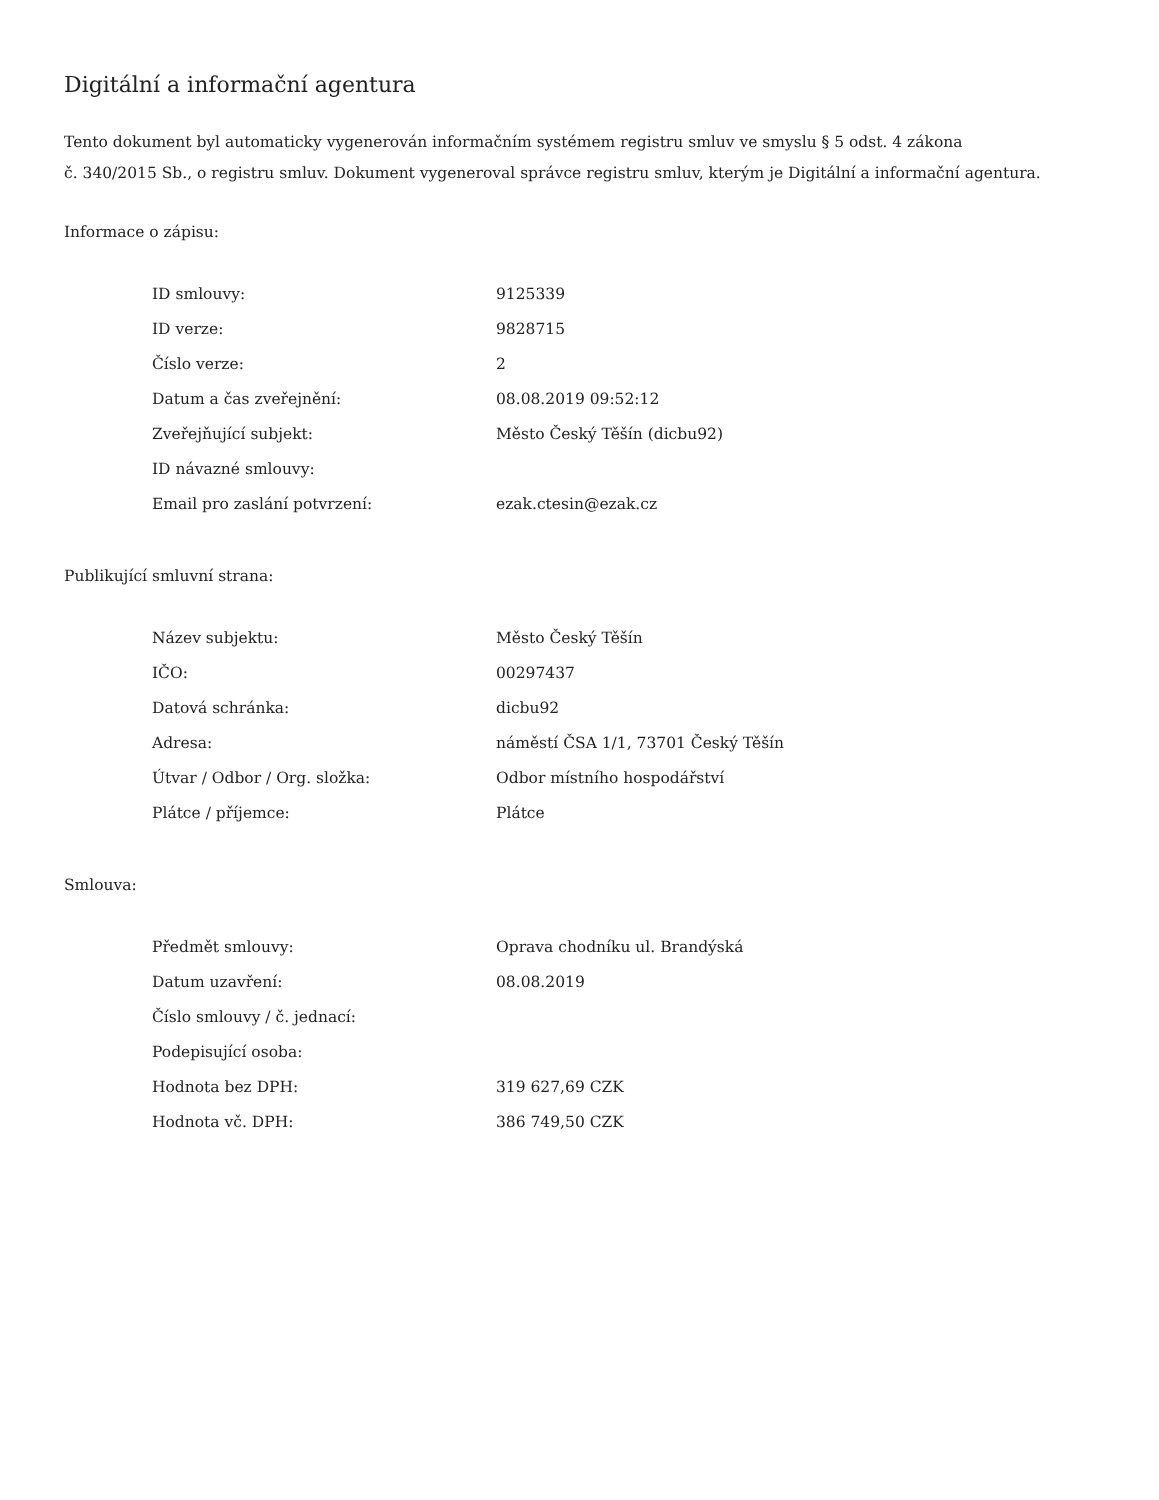Digitální a informační agentura
Tento dokument byl automaticky vygenerován informačním systémem registru smluv ve smyslu § 5 odst. 4 zákona
č. 340/2015 Sb., o registru smluv. Dokument vygeneroval správce registru smluv, kterým je Digitální a informační agentura.
Informace o zápisu:
| ID smlouvy: | 9125339 |
| ID verze: | 9828715 |
| Číslo verze: | 2 |
| Datum a čas zveřejnění: | 08.08.2019 09:52:12 |
| Zveřejňující subjekt: | Město Český Těšín (dicbu92) |
| ID návazné smlouvy: | |
| Email pro zaslání potvrzení: | ezak.ctesin@ezak.cz |
Publikující smluvní strana:
| Název subjektu: | Město Český Těšín |
| IČO: | 00297437 |
| Datová schránka: | dicbu92 |
| Adresa: | náměstí ČSA 1/1, 73701 Český Těšín |
| Útvar / Odbor / Org. složka: | Odbor místního hospodářství |
| Plátce / příjemce: | Plátce |
Smlouva:
| Předmět smlouvy: | Oprava chodníku ul. Brandýská |
| Datum uzavření: | 08.08.2019 |
| Číslo smlouvy / č. jednací: | |
| Podepisující osoba: | |
| Hodnota bez DPH: | 319 627,69 CZK |
| Hodnota vč. DPH: | 386 749,50 CZK |